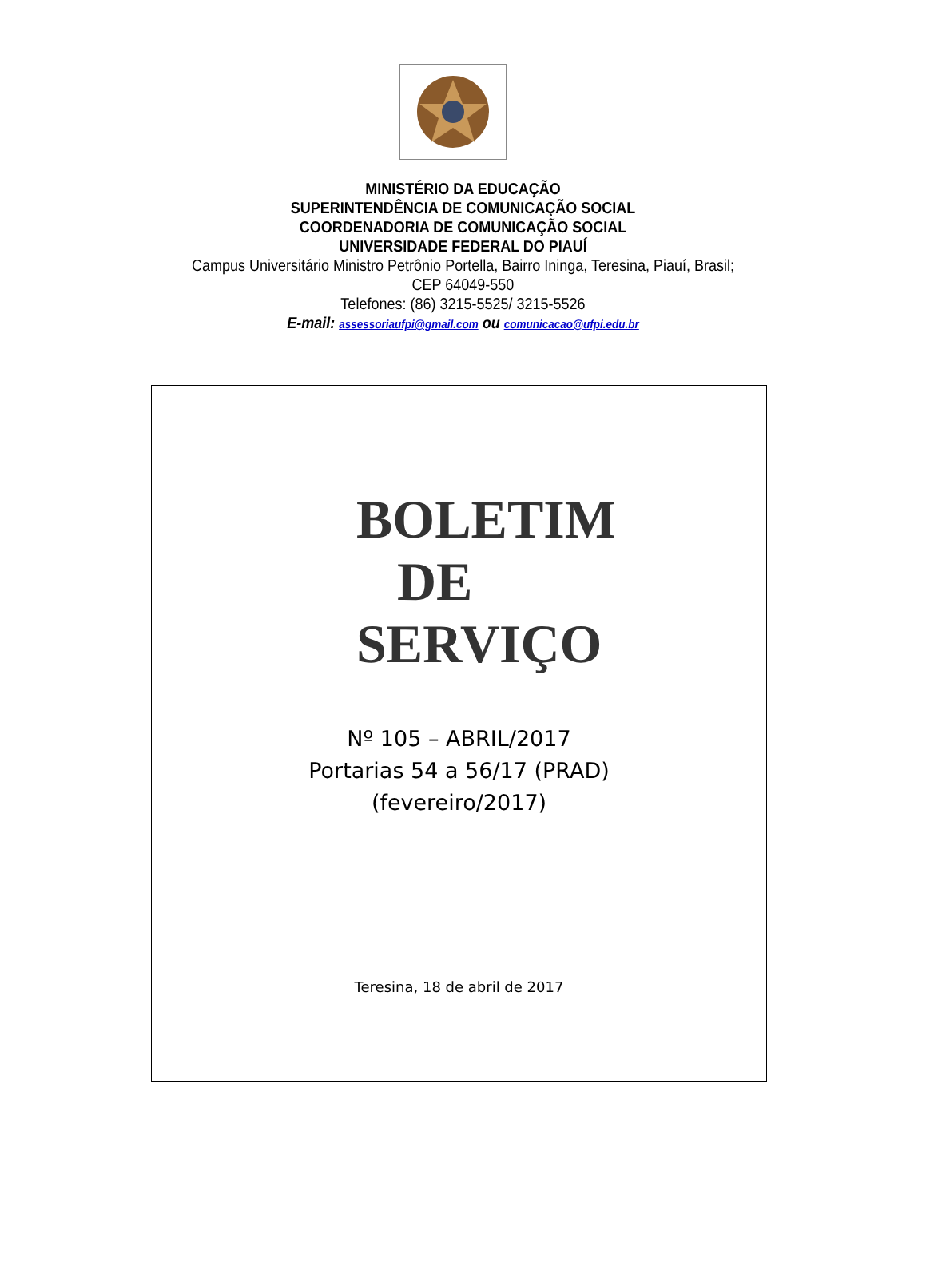MINISTÉRIO DA EDUCAÇÃO
SUPERINTENDÊNCIA DE COMUNICAÇÃO SOCIAL
COORDENADORIA DE COMUNICAÇÃO SOCIAL
UNIVERSIDADE FEDERAL DO PIAUÍ
Campus Universitário Ministro Petrônio Portella, Bairro Ininga, Teresina, Piauí, Brasil;
CEP 64049-550
Telefones: (86) 3215-5525/ 3215-5526
E-mail: assessoriaufpi@gmail.com ou comunicacao@ufpi.edu.br
BOLETIM
DE
SERVIÇO
Nº 105 – ABRIL/2017
Portarias 54 a 56/17 (PRAD)
(fevereiro/2017)
Teresina, 18 de abril de 2017